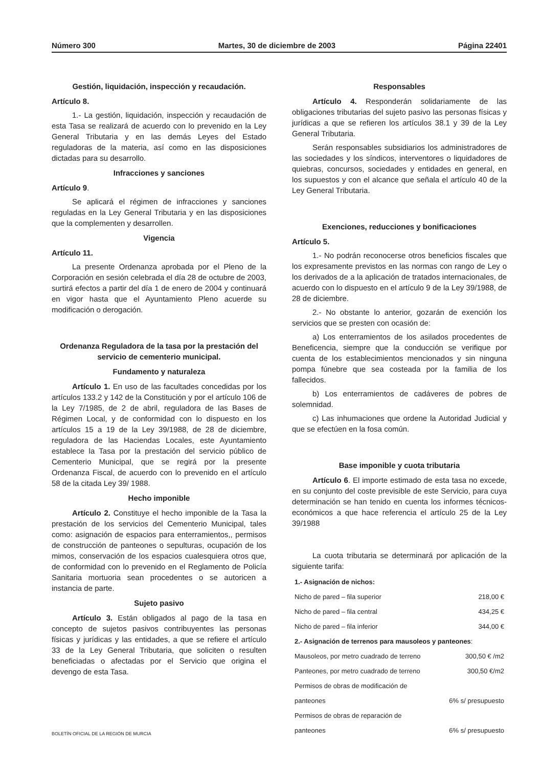Número 300 Martes, 30 de diciembre de 2003 Página 22401
Gestión, liquidación, inspección y recaudación.
Artículo 8.
1.- La gestión, liquidación, inspección y recaudación de esta Tasa se realizará de acuerdo con lo prevenido en la Ley General Tributaria y en las demás Leyes del Estado reguladoras de la materia, así como en las disposiciones dictadas para su desarrollo.
Infracciones y sanciones
Artículo 9.
Se aplicará el régimen de infracciones y sanciones reguladas en la Ley General Tributaria y en las disposiciones que la complementen y desarrollen.
Vigencia
Artículo 11.
La presente Ordenanza aprobada por el Pleno de la Corporación en sesión celebrada el día 28 de octubre de 2003, surtirá efectos a partir del día 1 de enero de 2004 y continuará en vigor hasta que el Ayuntamiento Pleno acuerde su modificación o derogación.
Ordenanza Reguladora de la tasa por la prestación del servicio de cementerio municipal.
Fundamento y naturaleza
Artículo 1. En uso de las facultades concedidas por los artículos 133.2 y 142 de la Constitución y por el artículo 106 de la Ley 7/1985, de 2 de abril, reguladora de las Bases de Régimen Local, y de conformidad con lo dispuesto en los artículos 15 a 19 de la Ley 39/1988, de 28 de diciembre, reguladora de las Haciendas Locales, este Ayuntamiento establece la Tasa por la prestación del servicio público de Cementerio Municipal, que se regirá por la presente Ordenanza Fiscal, de acuerdo con lo prevenido en el artículo 58 de la citada Ley 39/ 1988.
Hecho imponible
Artículo 2. Constituye el hecho imponible de la Tasa la prestación de los servicios del Cementerio Municipal, tales como: asignación de espacios para enterramientos,, permisos de construcción de panteones o sepulturas, ocupación de los mimos, conservación de los espacios cualesquiera otros que, de conformidad con lo prevenido en el Reglamento de Policía Sanitaria mortuoria sean procedentes o se autoricen a instancia de parte.
Sujeto pasivo
Artículo 3. Están obligados al pago de la tasa en concepto de sujetos pasivos contribuyentes las personas físicas y jurídicas y las entidades, a que se refiere el artículo 33 de la Ley General Tributaria, que soliciten o resulten beneficiadas o afectadas por el Servicio que origina el devengo de esta Tasa.
Responsables
Artículo 4. Responderán solidariamente de las obligaciones tributarias del sujeto pasivo las personas físicas y jurídicas a que se refieren los artículos 38.1 y 39 de la Ley General Tributaria.
Serán responsables subsidiarios los administradores de las sociedades y los síndicos, interventores o liquidadores de quiebras, concursos, sociedades y entidades en general, en los supuestos y con el alcance que señala el artículo 40 de la Ley General Tributaria.
Exenciones, reducciones y bonificaciones
Artículo 5.
1.- No podrán reconocerse otros beneficios fiscales que los expresamente previstos en las normas con rango de Ley o los derivados de a la aplicación de tratados internacionales, de acuerdo con lo dispuesto en el artículo 9 de la Ley 39/1988, de 28 de diciembre.
2.- No obstante lo anterior, gozarán de exención los servicios que se presten con ocasión de:
a) Los enterramientos de los asilados procedentes de Beneficencia, siempre que la conducción se verifique por cuenta de los establecimientos mencionados y sin ninguna pompa fúnebre que sea costeada por la familia de los fallecidos.
b) Los enterramientos de cadáveres de pobres de solemnidad.
c) Las inhumaciones que ordene la Autoridad Judicial y que se efectúen en la fosa común.
Base imponible y cuota tributaria
Artículo 6. El importe estimado de esta tasa no excede, en su conjunto del coste previsible de este Servicio, para cuya determinación se han tenido en cuenta los informes técnicos-económicos a que hace referencia el artículo 25 de la Ley 39/1988
La cuota tributaria se determinará por aplicación de la siguiente tarifa:
| 1.- Asignación de nichos: | |
| Nicho de pared – fila superior | 218,00 € |
| Nicho de pared – fila central | 434,25 € |
| Nicho de pared – fila inferior | 344,00 € |
| 2.- Asignación de terrenos para mausoleos y panteones : | |
| Mausoleos, por metro cuadrado de terreno | 300,50 € /m2 |
| Panteones, por metro cuadrado de terreno | 300,50 €/m2 |
| Permisos de obras de modificación de | |
| panteones | 6% s/ presupuesto |
| Permisos de obras de reparación de | |
| panteones | 6% s/ presupuesto |
BOLETÍN OFICIAL DE LA REGIÓN DE MURCIA